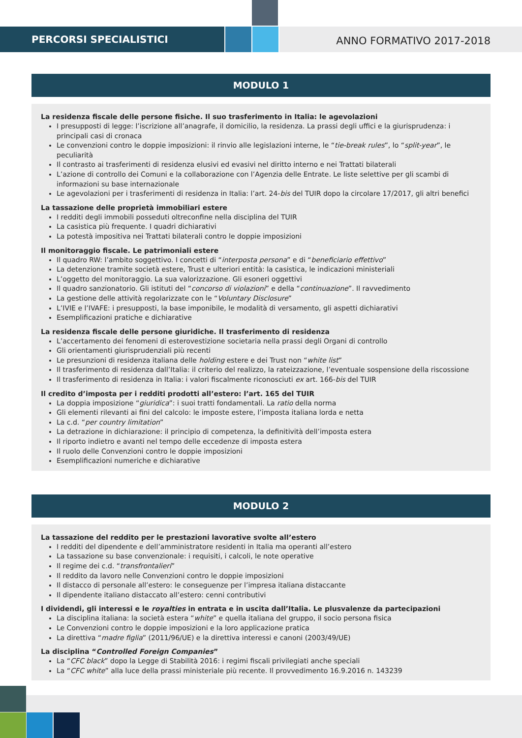PERCORSI SPECIALISTICI
ANNO FORMATIVO 2017-2018
MODULO 1
La residenza fiscale delle persone fisiche. Il suo trasferimento in Italia: le agevolazioni
I presupposti di legge: l’iscrizione all’anagrafe, il domicilio, la residenza. La prassi degli uffici e la giurisprudenza: i principali casi di cronaca
Le convenzioni contro le doppie imposizioni: il rinvio alle legislazioni interne, le “tie-break rules”, lo “split-year”, le peculiarità
Il contrasto ai trasferimenti di residenza elusivi ed evasivi nel diritto interno e nei Trattati bilaterali
L’azione di controllo dei Comuni e la collaborazione con l’Agenzia delle Entrate. Le liste selettive per gli scambi di informazioni su base internazionale
Le agevolazioni per i trasferimenti di residenza in Italia: l’art. 24-bis del TUIR dopo la circolare 17/2017, gli altri benefici
La tassazione delle proprietà immobiliari estere
I redditi degli immobili posseduti oltreconfine nella disciplina del TUIR
La casistica più frequente. I quadri dichiarativi
La potestà impositiva nei Trattati bilaterali contro le doppie imposizioni
Il monitoraggio fiscale. Le patrimoniali estere
Il quadro RW: l’ambito soggettivo. I concetti di “interposta persona” e di “beneficiario effettivo”
La detenzione tramite società estere, Trust e ulteriori entità: la casistica, le indicazioni ministeriali
L’oggetto del monitoraggio. La sua valorizzazione. Gli esoneri oggettivi
Il quadro sanzionatorio. Gli istituti del “concorso di violazioni” e della “continuazione”. Il ravvedimento
La gestione delle attività regolarizzate con le “Voluntary Disclosure”
L’IVIE e l’IVAFE: i presupposti, la base imponibile, le modalità di versamento, gli aspetti dichiarativi
Esemplificazioni pratiche e dichiarative
La residenza fiscale delle persone giuridiche. Il trasferimento di residenza
L’accertamento dei fenomeni di esterovestizione societaria nella prassi degli Organi di controllo
Gli orientamenti giurisprudenziali più recenti
Le presunzioni di residenza italiana delle holding estere e dei Trust non “white list”
Il trasferimento di residenza dall’Italia: il criterio del realizzo, la rateizzazione, l’eventuale sospensione della riscossione
Il trasferimento di residenza in Italia: i valori fiscalmente riconosciuti ex art. 166-bis del TUIR
Il credito d’imposta per i redditi prodotti all’estero: l’art. 165 del TUIR
La doppia imposizione “giuridica”: i suoi tratti fondamentali. La ratio della norma
Gli elementi rilevanti ai fini del calcolo: le imposte estere, l’imposta italiana lorda e netta
La c.d. “per country limitation”
La detrazione in dichiarazione: il principio di competenza, la definitività dell’imposta estera
Il riporto indietro e avanti nel tempo delle eccedenze di imposta estera
Il ruolo delle Convenzioni contro le doppie imposizioni
Esemplificazioni numeriche e dichiarative
MODULO 2
La tassazione del reddito per le prestazioni lavorative svolte all’estero
I redditi del dipendente e dell’amministratore residenti in Italia ma operanti all’estero
La tassazione su base convenzionale: i requisiti, i calcoli, le note operative
Il regime dei c.d. “transfrontalieri”
Il reddito da lavoro nelle Convenzioni contro le doppie imposizioni
Il distacco di personale all’estero: le conseguenze per l’impresa italiana distaccante
Il dipendente italiano distaccato all’estero: cenni contributivi
I dividendi, gli interessi e le royalties in entrata e in uscita dall’Italia. Le plusvalenze da partecipazioni
La disciplina italiana: la società estera “white” e quella italiana del gruppo, il socio persona fisica
Le Convenzioni contro le doppie imposizioni e la loro applicazione pratica
La direttiva “madre figlia” (2011/96/UE) e la direttiva interessi e canoni (2003/49/UE)
La disciplina “Controlled Foreign Companies”
La “CFC black” dopo la Legge di Stabilità 2016: i regimi fiscali privilegiati anche speciali
La “CFC white” alla luce della prassi ministeriale più recente. Il provvedimento 16.9.2016 n. 143239